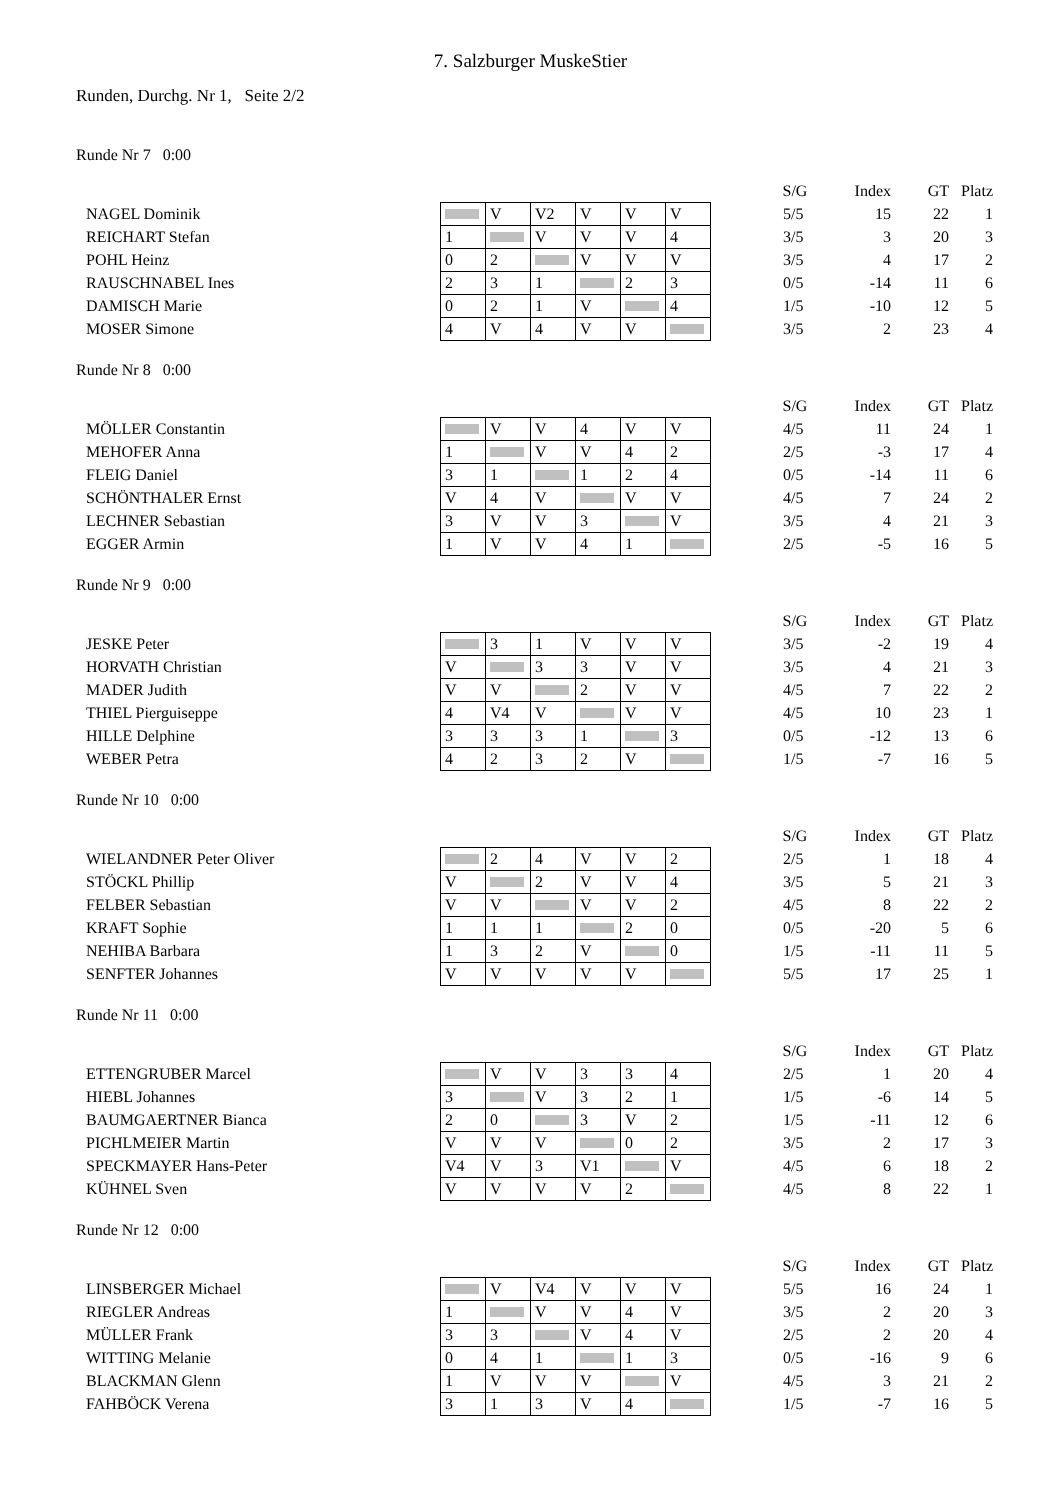7. Salzburger MuskeStier
Runden, Durchg. Nr 1, Seite 2/2
Runde Nr 7 0:00
| | | | | | | | S/G | Index | GT | Platz |
| NAGEL Dominik | | V | V2 | V | V | V | 5/5 | 15 | 22 | 1 |
| REICHART Stefan | 1 | | V | V | V | 4 | 3/5 | 3 | 20 | 3 |
| POHL Heinz | 0 | 2 | | V | V | V | 3/5 | 4 | 17 | 2 |
| RAUSCHNABEL Ines | 2 | 3 | 1 | | 2 | 3 | 0/5 | -14 | 11 | 6 |
| DAMISCH Marie | 0 | 2 | 1 | V | | 4 | 1/5 | -10 | 12 | 5 |
| MOSER Simone | 4 | V | 4 | V | V | | 3/5 | 2 | 23 | 4 |
Runde Nr 8 0:00
| | | | | | | | S/G | Index | GT | Platz |
| MÖLLER Constantin | | V | V | 4 | V | V | 4/5 | 11 | 24 | 1 |
| MEHOFER Anna | 1 | | V | V | 4 | 2 | 2/5 | -3 | 17 | 4 |
| FLEIG Daniel | 3 | 1 | | 1 | 2 | 4 | 0/5 | -14 | 11 | 6 |
| SCHÖNTHALER Ernst | V | 4 | V | | V | V | 4/5 | 7 | 24 | 2 |
| LECHNER Sebastian | 3 | V | V | 3 | | V | 3/5 | 4 | 21 | 3 |
| EGGER Armin | 1 | V | V | 4 | 1 | | 2/5 | -5 | 16 | 5 |
Runde Nr 9 0:00
| | | | | | | | S/G | Index | GT | Platz |
| JESKE Peter | | 3 | 1 | V | V | V | 3/5 | -2 | 19 | 4 |
| HORVATH Christian | V | | 3 | 3 | V | V | 3/5 | 4 | 21 | 3 |
| MADER Judith | V | V | | 2 | V | V | 4/5 | 7 | 22 | 2 |
| THIEL Pierguiseppe | 4 | V4 | V | | V | V | 4/5 | 10 | 23 | 1 |
| HILLE Delphine | 3 | 3 | 3 | 1 | | 3 | 0/5 | -12 | 13 | 6 |
| WEBER Petra | 4 | 2 | 3 | 2 | V | | 1/5 | -7 | 16 | 5 |
Runde Nr 10 0:00
| | | | | | | | S/G | Index | GT | Platz |
| WIELANDNER Peter Oliver | | 2 | 4 | V | V | 2 | 2/5 | 1 | 18 | 4 |
| STÖCKL Phillip | V | | 2 | V | V | 4 | 3/5 | 5 | 21 | 3 |
| FELBER Sebastian | V | V | | V | V | 2 | 4/5 | 8 | 22 | 2 |
| KRAFT Sophie | 1 | 1 | 1 | | 2 | 0 | 0/5 | -20 | 5 | 6 |
| NEHIBA Barbara | 1 | 3 | 2 | V | | 0 | 1/5 | -11 | 11 | 5 |
| SENFTER Johannes | V | V | V | V | V | | 5/5 | 17 | 25 | 1 |
Runde Nr 11 0:00
| | | | | | | | S/G | Index | GT | Platz |
| ETTENGRUBER Marcel | | V | V | 3 | 3 | 4 | 2/5 | 1 | 20 | 4 |
| HIEBL Johannes | 3 | | V | 3 | 2 | 1 | 1/5 | -6 | 14 | 5 |
| BAUMGAERTNER Bianca | 2 | 0 | | 3 | V | 2 | 1/5 | -11 | 12 | 6 |
| PICHLMEIER Martin | V | V | V | | 0 | 2 | 3/5 | 2 | 17 | 3 |
| SPECKMAYER Hans-Peter | V4 | V | 3 | V1 | | V | 4/5 | 6 | 18 | 2 |
| KÜHNEL Sven | V | V | V | V | 2 | | 4/5 | 8 | 22 | 1 |
Runde Nr 12 0:00
| | | | | | | | S/G | Index | GT | Platz |
| LINSBERGER Michael | | V | V4 | V | V | V | 5/5 | 16 | 24 | 1 |
| RIEGLER Andreas | 1 | | V | V | 4 | V | 3/5 | 2 | 20 | 3 |
| MÜLLER Frank | 3 | 3 | | V | 4 | V | 2/5 | 2 | 20 | 4 |
| WITTING Melanie | 0 | 4 | 1 | | 1 | 3 | 0/5 | -16 | 9 | 6 |
| BLACKMAN Glenn | 1 | V | V | V | | V | 4/5 | 3 | 21 | 2 |
| FAHBÖCK Verena | 3 | 1 | 3 | V | 4 | | 1/5 | -7 | 16 | 5 |